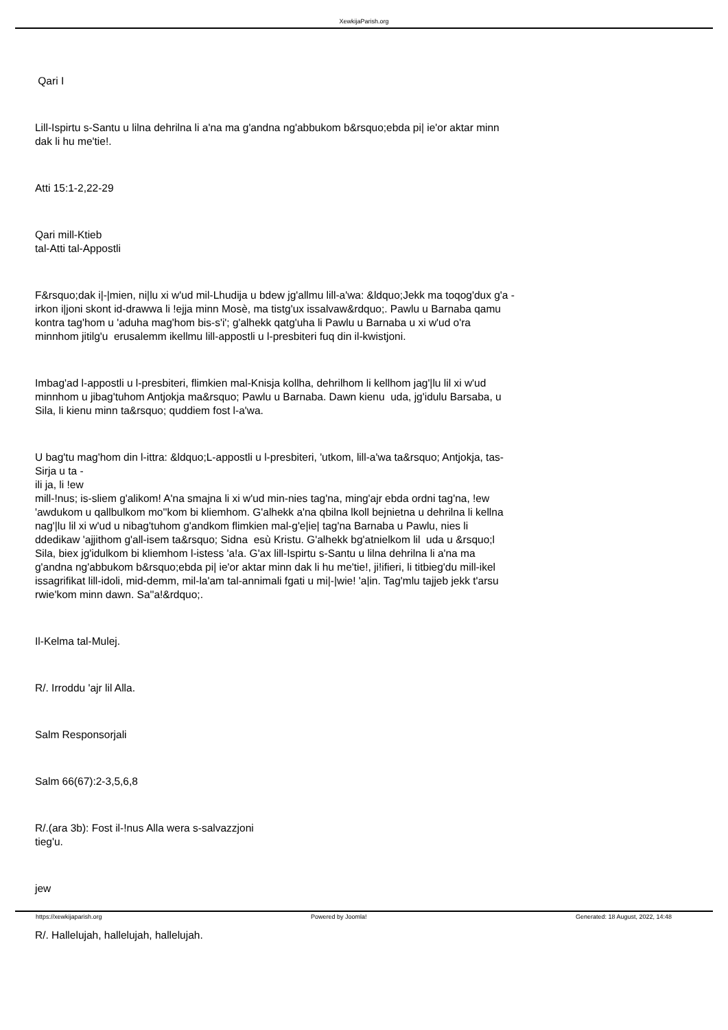XewkijaParish.org
Qari I
Lill-Ispirtu s-Santu u lilna dehrilna li a'na ma g'andna ng'abbukom b&rsquo;ebda pi| ie'or aktar minn dak li hu me'tie!.
Atti 15:1-2,22-29
Qari mill-Ktieb
tal-Atti tal-Appostli
F&rsquo;dak i|-|mien, ni|lu xi w'ud mil-Lhudija u bdew jg'allmu lill-a'wa: &ldquo;Jekk ma toqog'dux g'a - irkon i|joni skont id-drawwa li !ejja minn Mosè, ma tistg'ux issalvaw&rdquo;. Pawlu u Barnaba qamu kontra tag'hom u 'aduha mag'hom bis-s'i'; g'alhekk qatg'uha li Pawlu u Barnaba u xi w'ud o'ra minnhom jitilg'u erusalemm ikellmu lill-appostli u l-presbiteri fuq din il-kwistjoni.
Imbag'ad l-appostli u l-presbiteri, flimkien mal-Knisja kollha, dehrilhom li kellhom jag'|lu lil xi w'ud minnhom u jibag'tuhom Antjokja ma&rsquo; Pawlu u Barnaba. Dawn kienu uda, jg'idulu Barsaba, u Sila, li kienu minn ta&rsquo; quddiem fost l-a'wa.
U bag'tu mag'hom din l-ittra: &ldquo;L-appostli u l-presbiteri, 'utkom, lill-a'wa ta&rsquo; Antjokja, tas-Sirja u ta -
ili ja, li !ew
mill-!nus; is-sliem g'alikom! A'na smajna li xi w'ud min-nies tag'na, ming'ajr ebda ordni tag'na, !ew 'awdukom u qallbulkom mo''kom bi kliemhom. G'alhekk a'na qbilna lkoll bejnietna u dehrilna li kellna nag'|lu lil xi w'ud u nibag'tuhom g'andkom flimkien mal-g'e|ie| tag'na Barnaba u Pawlu, nies li ddedikaw 'ajjithom g'all-isem ta&rsquo; Sidna esù Kristu. G'alhekk bg'atnielkom lil uda u &rsquo;l Sila, biex jg'idulkom bi kliemhom l-istess 'a!a. G'ax lill-Ispirtu s-Santu u lilna dehrilna li a'na ma g'andna ng'abbukom b&rsquo;ebda pi| ie'or aktar minn dak li hu me'tie!, ji!ifieri, li titbieg'du mill-ikel issagrifikat lill-idoli, mid-demm, mil-la'am tal-annimali fgati u mi|-|wie! 'a|in. Tag'mlu tajjeb jekk t'arsu rwie'kom minn dawn. Sa''a!&rdquo;.
Il-Kelma tal-Mulej.
R/. Irroddu 'ajr lil Alla.
Salm Responsorjali
Salm 66(67):2-3,5,6,8
R/.(ara 3b): Fost il-!nus Alla wera s-salvazzjoni
tieg'u.
jew
R/. Hallelujah, hallelujah, hallelujah.
https://xewkijaparish.org Powered by Joomla! Generated: 18 August, 2022, 14:48